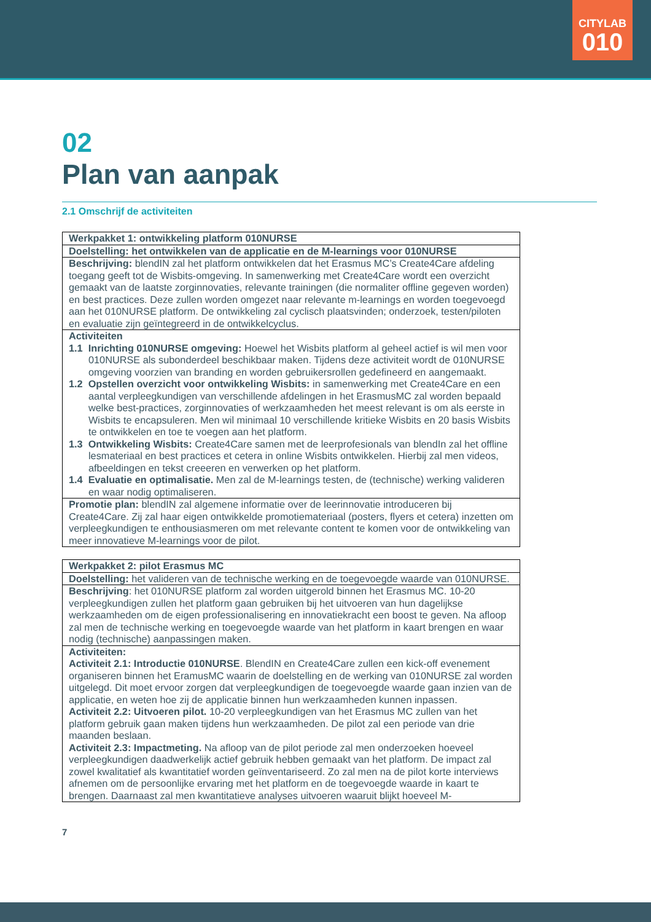CITYLAB
010
02
Plan van aanpak
2.1 Omschrijf de activiteiten
| Werkpakket 1: ontwikkeling platform 010NURSE |
| Doelstelling: het ontwikkelen van de applicatie en de M-learnings voor 010NURSE |
| Beschrijving: blendIN zal het platform ontwikkelen dat het Erasmus MC’s Create4Care afdeling toegang geeft tot de Wisbits-omgeving. In samenwerking met Create4Care wordt een overzicht gemaakt van de laatste zorginnovaties, relevante trainingen (die normaliter offline gegeven worden) en best practices. Deze zullen worden omgezet naar relevante m-learnings en worden toegevoegd aan het 010NURSE platform. De ontwikkeling zal cyclisch plaatsvinden; onderzoek, testen/piloten en evaluatie zijn geïntegreerd in de ontwikkelcyclus. |
| Activiteiten 1.1 Inrichting 010NURSE omgeving: Hoewel het Wisbits platform al geheel actief is wil men voor 010NURSE als subonderdeel beschikbaar maken. Tijdens deze activiteit wordt de 010NURSE omgeving voorzien van branding en worden gebruikersrollen gedefineerd en aangemaakt. 1.2 Opstellen overzicht voor ontwikkeling Wisbits: in samenwerking met Create4Care en een aantal verpleegkundigen van verschillende afdelingen in het ErasmusMC zal worden bepaald welke best-practices, zorginnovaties of werkzaamheden het meest relevant is om als eerste in Wisbits te encapsuleren. Men wil minimaal 10 verschillende kritieke Wisbits en 20 basis Wisbits te ontwikkelen en toe te voegen aan het platform. 1.3 Ontwikkeling Wisbits: Create4Care samen met de leerprofesionals van blendIn zal het offline lesmateriaal en best practices et cetera in online Wisbits ontwikkelen. Hierbij zal men videos, afbeeldingen en tekst creeeren en verwerken op het platform. 1.4 Evaluatie en optimalisatie. Men zal de M-learnings testen, de (technische) werking valideren en waar nodig optimaliseren. |
| Promotie plan: blendIN zal algemene informatie over de leerinnovatie introduceren bij Create4Care. Zij zal haar eigen ontwikkelde promotiemateriaal (posters, flyers et cetera) inzetten om verpleegkundigen te enthousiasmeren om met relevante content te komen voor de ontwikkeling van meer innovatieve M-learnings voor de pilot. |
| Werkpakket 2: pilot Erasmus MC |
| Doelstelling: het valideren van de technische werking en de toegevoegde waarde van 010NURSE. |
| Beschrijving : het 010NURSE platform zal worden uitgerold binnen het Erasmus MC. 10-20 verpleegkundigen zullen het platform gaan gebruiken bij het uitvoeren van hun dagelijkse werkzaamheden om de eigen professionalisering en innovatiekracht een boost te geven. Na afloop zal men de technische werking en toegevoegde waarde van het platform in kaart brengen en waar nodig (technische) aanpassingen maken. |
| Activiteiten: Activiteit 2.1: Introductie 010NURSE . BlendIN en Create4Care zullen een kick-off evenement organiseren binnen het EramusMC waarin de doelstelling en de werking van 010NURSE zal worden uitgelegd. Dit moet ervoor zorgen dat verpleegkundigen de toegevoegde waarde gaan inzien van de applicatie, en weten hoe zij de applicatie binnen hun werkzaamheden kunnen inpassen. Activiteit 2.2: Uitvoeren pilot. 10-20 verpleegkundigen van het Erasmus MC zullen van het platform gebruik gaan maken tijdens hun werkzaamheden. De pilot zal een periode van drie maanden beslaan. Activiteit 2.3: Impactmeting. Na afloop van de pilot periode zal men onderzoeken hoeveel verpleegkundigen daadwerkelijk actief gebruik hebben gemaakt van het platform. De impact zal zowel kwalitatief als kwantitatief worden geïnventariseerd. Zo zal men na de pilot korte interviews afnemen om de persoonlijke ervaring met het platform en de toegevoegde waarde in kaart te brengen. Daarnaast zal men kwantitatieve analyses uitvoeren waaruit blijkt hoeveel M- |
7